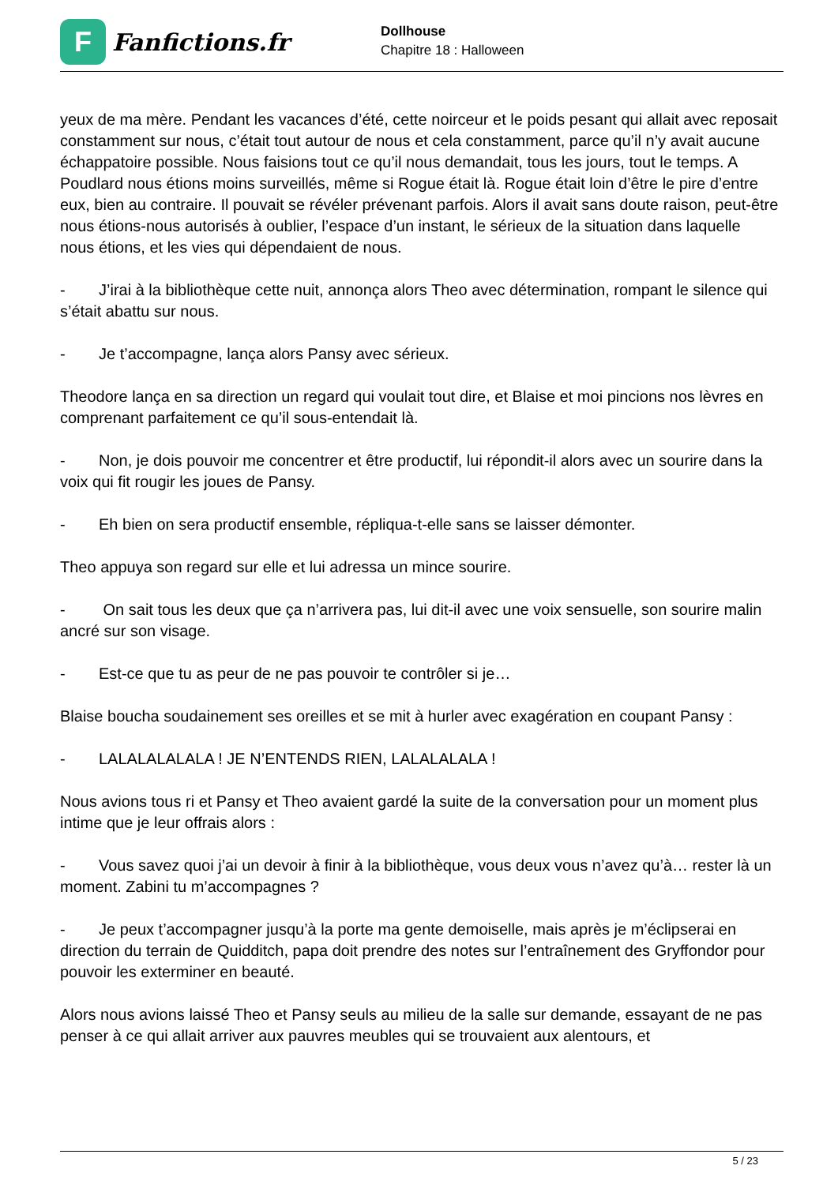F
Fanfictions.fr
Dollhouse
Chapitre 18 : Halloween
yeux de ma mère. Pendant les vacances d’été, cette noirceur et le poids pesant qui allait avec reposait constamment sur nous, c’était tout autour de nous et cela constamment, parce qu’il n’y avait aucune échappatoire possible. Nous faisions tout ce qu’il nous demandait, tous les jours, tout le temps. A Poudlard nous étions moins surveillés, même si Rogue était là. Rogue était loin d’être le pire d’entre eux, bien au contraire. Il pouvait se révéler prévenant parfois. Alors il avait sans doute raison, peut-être nous étions-nous autorisés à oublier, l’espace d’un instant, le sérieux de la situation dans laquelle nous étions, et les vies qui dépendaient de nous.
- J’irai à la bibliothèque cette nuit, annonça alors Theo avec détermination, rompant le silence qui s’était abattu sur nous.
- Je t’accompagne, lança alors Pansy avec sérieux.
Theodore lança en sa direction un regard qui voulait tout dire, et Blaise et moi pincions nos lèvres en comprenant parfaitement ce qu’il sous-entendait là.
- Non, je dois pouvoir me concentrer et être productif, lui répondit-il alors avec un sourire dans la voix qui fit rougir les joues de Pansy.
- Eh bien on sera productif ensemble, répliqua-t-elle sans se laisser démonter.
Theo appuya son regard sur elle et lui adressa un mince sourire.
- On sait tous les deux que ça n’arrivera pas, lui dit-il avec une voix sensuelle, son sourire malin ancré sur son visage.
- Est-ce que tu as peur de ne pas pouvoir te contrôler si je…
Blaise boucha soudainement ses oreilles et se mit à hurler avec exagération en coupant Pansy :
- LALALALALALA ! JE N’ENTENDS RIEN, LALALALALA !
Nous avions tous ri et Pansy et Theo avaient gardé la suite de la conversation pour un moment plus intime que je leur offrais alors :
- Vous savez quoi j’ai un devoir à finir à la bibliothèque, vous deux vous n’avez qu’à… rester là un moment. Zabini tu m’accompagnes ?
- Je peux t’accompagner jusqu’à la porte ma gente demoiselle, mais après je m’éclipserai en direction du terrain de Quidditch, papa doit prendre des notes sur l’entraînement des Gryffondor pour pouvoir les exterminer en beauté.
Alors nous avions laissé Theo et Pansy seuls au milieu de la salle sur demande, essayant de ne pas penser à ce qui allait arriver aux pauvres meubles qui se trouvaient aux alentours, et
5 / 23